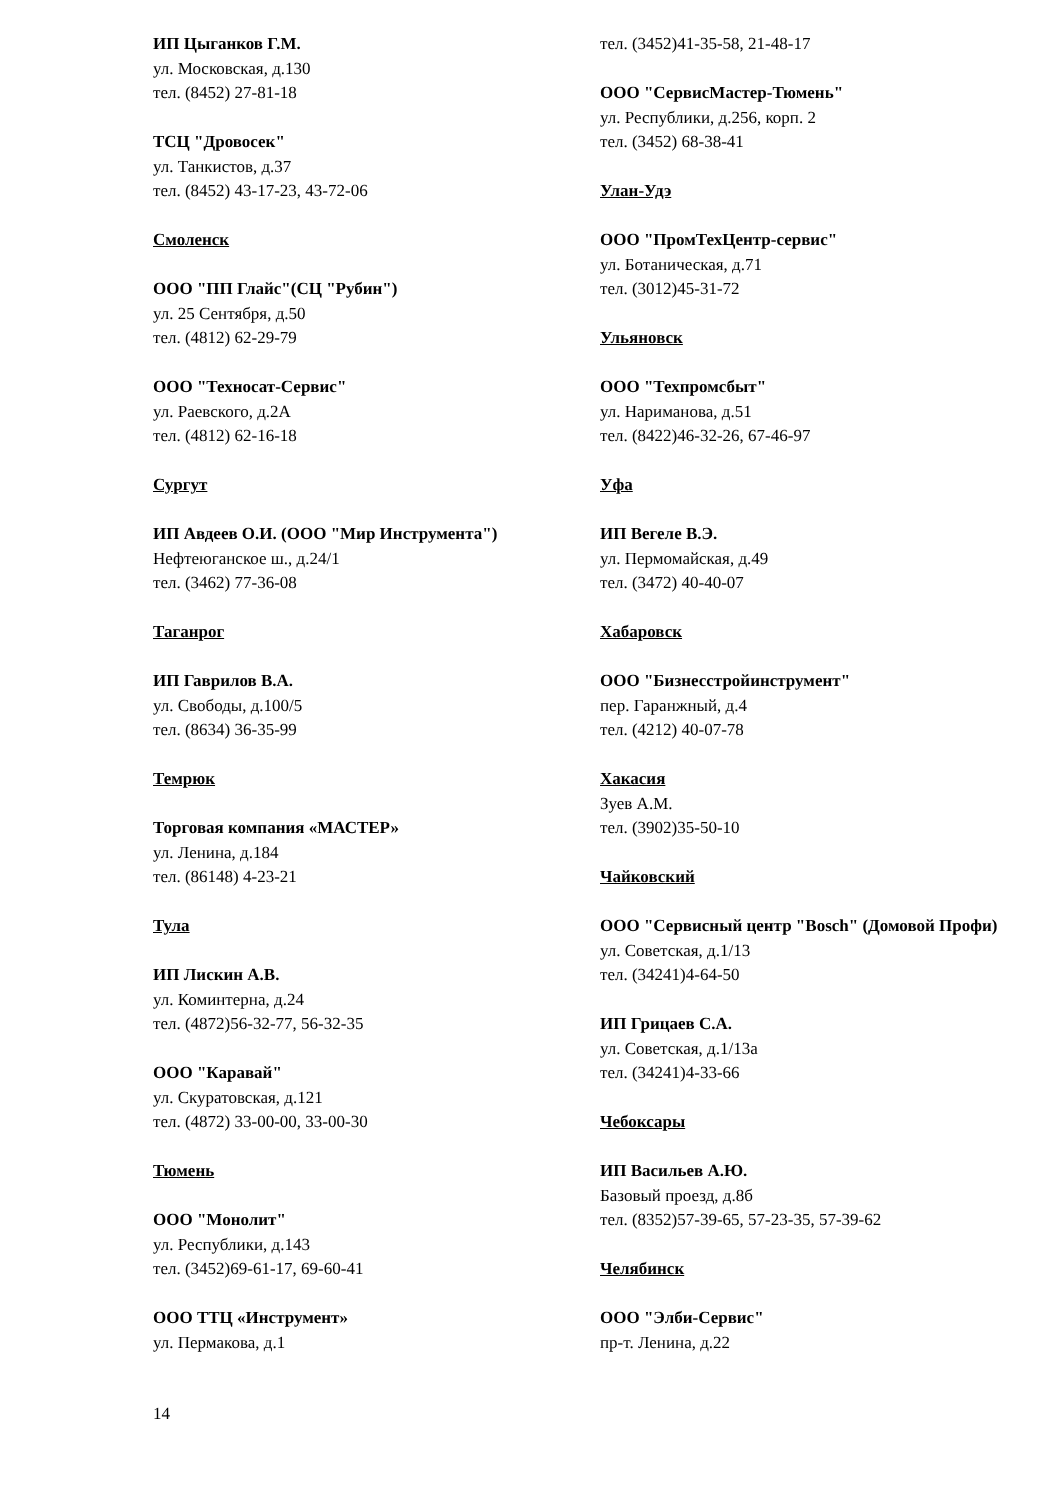ИП Цыганков Г.М.
ул. Московская, д.130
тел. (8452) 27-81-18
ТСЦ "Дровосек"
ул. Танкистов, д.37
тел. (8452) 43-17-23, 43-72-06
Смоленск
ООО "ПП Глайс"(СЦ "Рубин")
ул. 25 Сентября, д.50
тел. (4812) 62-29-79
ООО "Техносат-Сервис"
ул. Раевского, д.2А
тел. (4812) 62-16-18
Сургут
ИП Авдеев О.И. (ООО "Мир Инструмента")
Нефтеюганское ш., д.24/1
тел. (3462) 77-36-08
Таганрог
ИП Гаврилов В.А.
ул. Свободы, д.100/5
тел. (8634) 36-35-99
Темрюк
Торговая компания «МАСТЕР»
ул. Ленина, д.184
тел. (86148) 4-23-21
Тула
ИП Лискин А.В.
ул. Коминтерна, д.24
тел. (4872)56-32-77, 56-32-35
ООО "Каравай"
ул. Скуратовская, д.121
тел. (4872) 33-00-00, 33-00-30
Тюмень
ООО "Монолит"
ул. Республики, д.143
тел. (3452)69-61-17, 69-60-41
ООО ТТЦ «Инструмент»
ул. Пермакова, д.1
тел. (3452)41-35-58, 21-48-17
ООО "СервисМастер-Тюмень"
ул. Республики, д.256, корп. 2
тел. (3452) 68-38-41
Улан-Удэ
ООО "ПромТехЦентр-сервис"
ул. Ботаническая, д.71
тел. (3012)45-31-72
Ульяновск
ООО "Техпромсбыт"
ул. Нариманова, д.51
тел. (8422)46-32-26, 67-46-97
Уфа
ИП Вегеле В.Э.
ул. Пермомайская, д.49
тел. (3472) 40-40-07
Хабаровск
ООО "Бизнесстройинструмент"
пер. Гаранжный, д.4
тел. (4212) 40-07-78
Хакасия
Зуев А.М.
тел. (3902)35-50-10
Чайковский
ООО "Сервисный центр "Bosch" (Домовой Профи)
ул. Советская, д.1/13
тел. (34241)4-64-50
ИП Грицаев С.А.
ул. Советская, д.1/13а
тел. (34241)4-33-66
Чебоксары
ИП Васильев А.Ю.
Базовый проезд, д.8б
тел. (8352)57-39-65, 57-23-35, 57-39-62
Челябинск
ООО "Элби-Сервис"
пр-т. Ленина, д.22
14